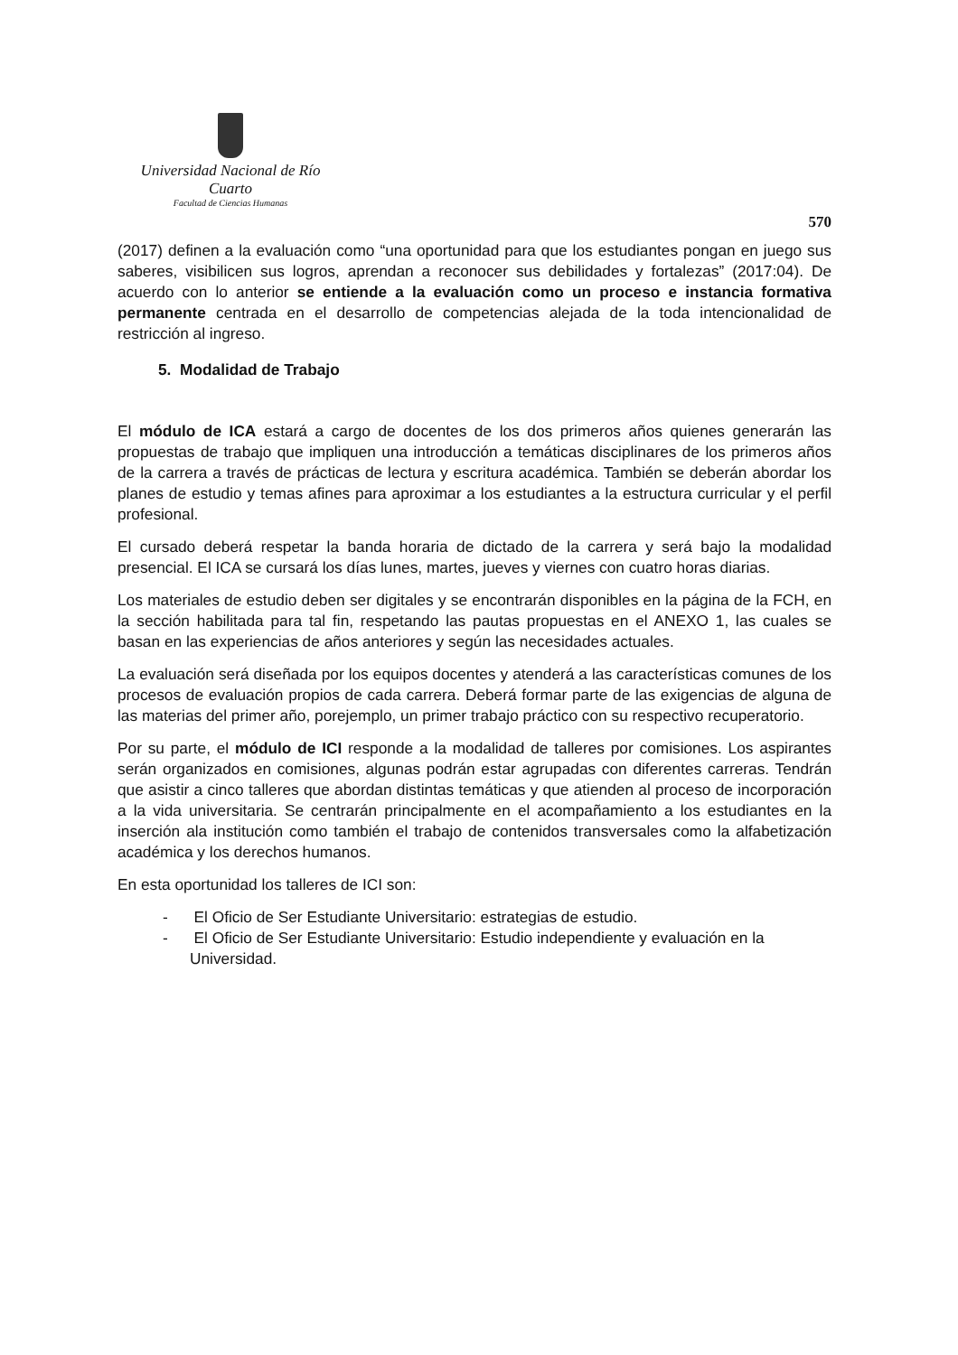Universidad Nacional de Río Cuarto
Facultad de Ciencias Humanas
570
(2017) definen a la evaluación como “una oportunidad para que los estudiantes pongan en juego sus saberes, visibilicen sus logros, aprendan a reconocer sus debilidades y fortalezas” (2017:04). De acuerdo con lo anterior se entiende a la evaluación como un proceso e instancia formativa permanente centrada en el desarrollo de competencias alejada de la toda intencionalidad de restricción al ingreso.
5. Modalidad de Trabajo
El módulo de ICA estará a cargo de docentes de los dos primeros años quienes generarán las propuestas de trabajo que impliquen una introducción a temáticas disciplinares de los primeros años de la carrera a través de prácticas de lectura y escritura académica. También se deberán abordar los planes de estudio y temas afines para aproximar a los estudiantes a la estructura curricular y el perfil profesional.
El cursado deberá respetar la banda horaria de dictado de la carrera y será bajo la modalidad presencial. El ICA se cursará los días lunes, martes, jueves y viernes con cuatro horas diarias.
Los materiales de estudio deben ser digitales y se encontrarán disponibles en la página de la FCH, en la sección habilitada para tal fin, respetando las pautas propuestas en el ANEXO 1, las cuales se basan en las experiencias de años anteriores y según las necesidades actuales.
La evaluación será diseñada por los equipos docentes y atenderá a las características comunes de los procesos de evaluación propios de cada carrera. Deberá formar parte de las exigencias de alguna de las materias del primer año, porejemplo, un primer trabajo práctico con su respectivo recuperatorio.
Por su parte, el módulo de ICI responde a la modalidad de talleres por comisiones. Los aspirantes serán organizados en comisiones, algunas podrán estar agrupadas con diferentes carreras. Tendrán que asistir a cinco talleres que abordan distintas temáticas y que atienden al proceso de incorporación a la vida universitaria. Se centrarán principalmente en el acompañamiento a los estudiantes en la inserción ala institución como también el trabajo de contenidos transversales como la alfabetización académica y los derechos humanos.
En esta oportunidad los talleres de ICI son:
- El Oficio de Ser Estudiante Universitario: estrategias de estudio.
- El Oficio de Ser Estudiante Universitario: Estudio independiente y evaluación en la Universidad.